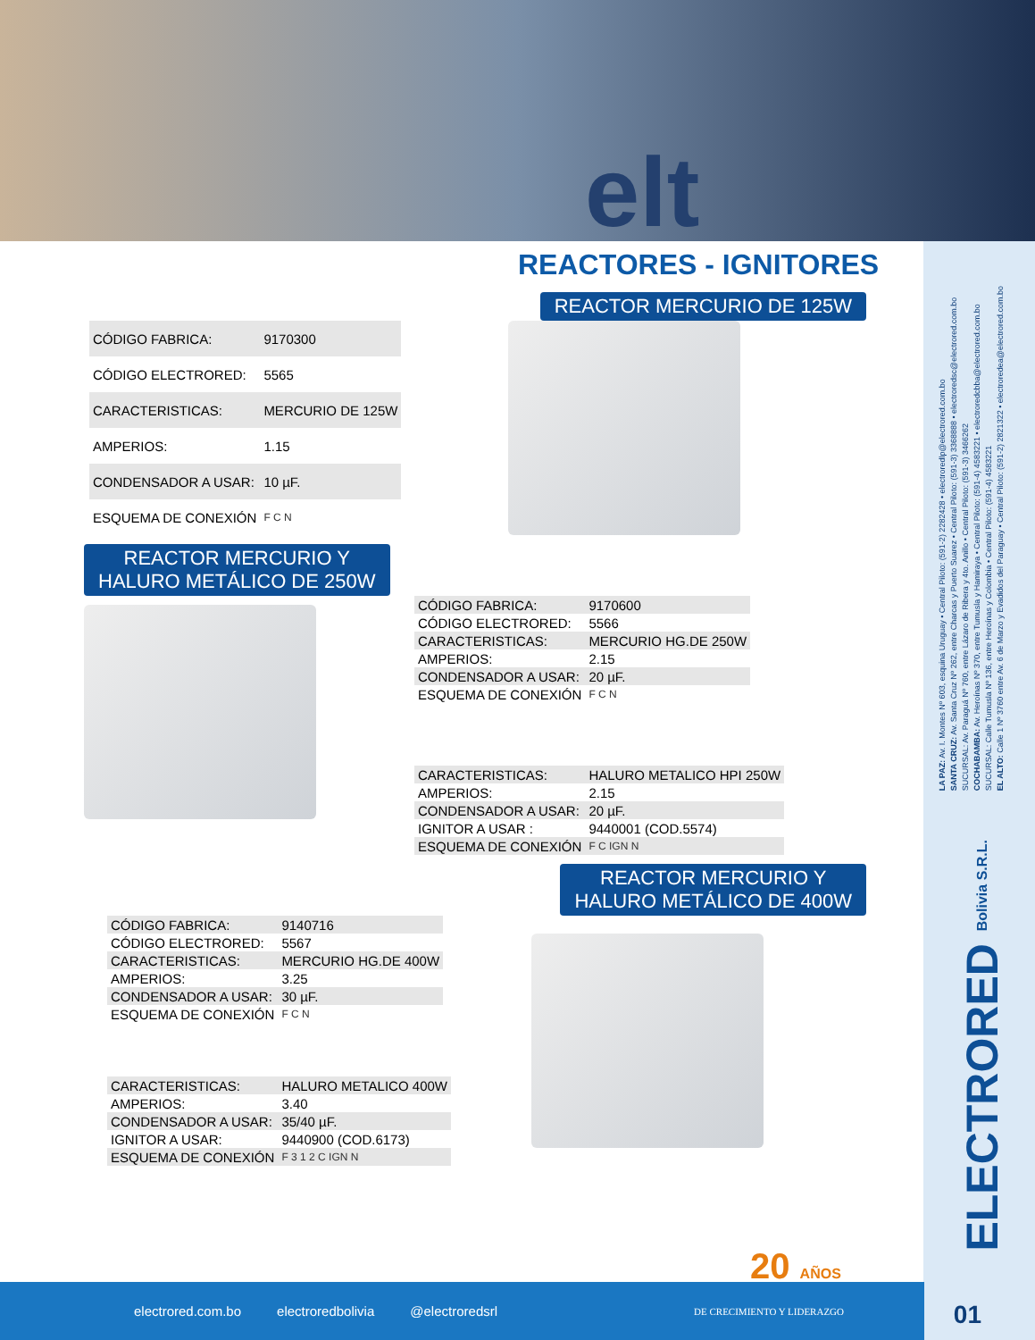elt
REACTORES - IGNITORES
REACTOR MERCURIO DE 125W
| CÓDIGO FABRICA: | 9170300 |
| CÓDIGO ELECTRORED: | 5565 |
| CARACTERISTICAS: | MERCURIO DE 125W |
| AMPERIOS: | 1.15 |
| CONDENSADOR A USAR: | 10 µF. |
| ESQUEMA DE CONEXIÓN | F C N |
REACTOR MERCURIO Y
HALURO METÁLICO DE 250W
| CÓDIGO FABRICA: | 9170600 |
| CÓDIGO ELECTRORED: | 5566 |
| CARACTERISTICAS: | MERCURIO HG.DE 250W |
| AMPERIOS: | 2.15 |
| CONDENSADOR A USAR: | 20 µF. |
| ESQUEMA DE CONEXIÓN | F C N |
| CARACTERISTICAS: | HALURO METALICO HPI 250W |
| AMPERIOS: | 2.15 |
| CONDENSADOR A USAR: | 20 µF. |
| IGNITOR A USAR : | 9440001 (COD.5574) |
| ESQUEMA DE CONEXIÓN | F C IGN N |
REACTOR MERCURIO Y
HALURO METÁLICO DE 400W
| CÓDIGO FABRICA: | 9140716 |
| CÓDIGO ELECTRORED: | 5567 |
| CARACTERISTICAS: | MERCURIO HG.DE 400W |
| AMPERIOS: | 3.25 |
| CONDENSADOR A USAR: | 30 µF. |
| ESQUEMA DE CONEXIÓN | F C N |
| CARACTERISTICAS: | HALURO METALICO 400W |
| AMPERIOS: | 3.40 |
| CONDENSADOR A USAR: | 35/40 µF. |
| IGNITOR A USAR: | 9440900 (COD.6173) |
| ESQUEMA DE CONEXIÓN | F 3 1 2 C IGN N |
LA PAZ: Av. I. Montes Nº 603, esquina Uruguay • Central Piloto: (591-2) 2282428 • electroredlp@electrored.com.bo
SANTA CRUZ: Av. Santa Cruz Nº 262, entre Charcas y Puerto Suarez • Central Piloto: (591-3) 3368888 • electroredsc@electrored.com.bo
SUCURSAL: Av. Paraguá Nº 760, entre Lázaro de Ribera y 4to. Anillo • Central Piloto: (591-3) 3466262
COCHABAMBA: Av. Heroínas Nº 370, entre Tumusla y Hamiraya • Central Piloto: (591-4) 4583221 • electroredcbba@electrored.com.bo
SUCURSAL: Calle Tumusla Nº 136, entre Heroínas y Colombia • Central Piloto: (591-4) 4583221
EL ALTO: Calle 1 Nº 3760 entre Av. 6 de Marzo y Evadidos del Paraguay • Central Piloto: (591-2) 2821322 • electroredea@electrored.com.bo
ELECTRORED Bolivia S.R.L.
20 AÑOS
electrored.com.bo electroredbolivia @electroredsrl DE CRECIMIENTO Y LIDERAZGO
01